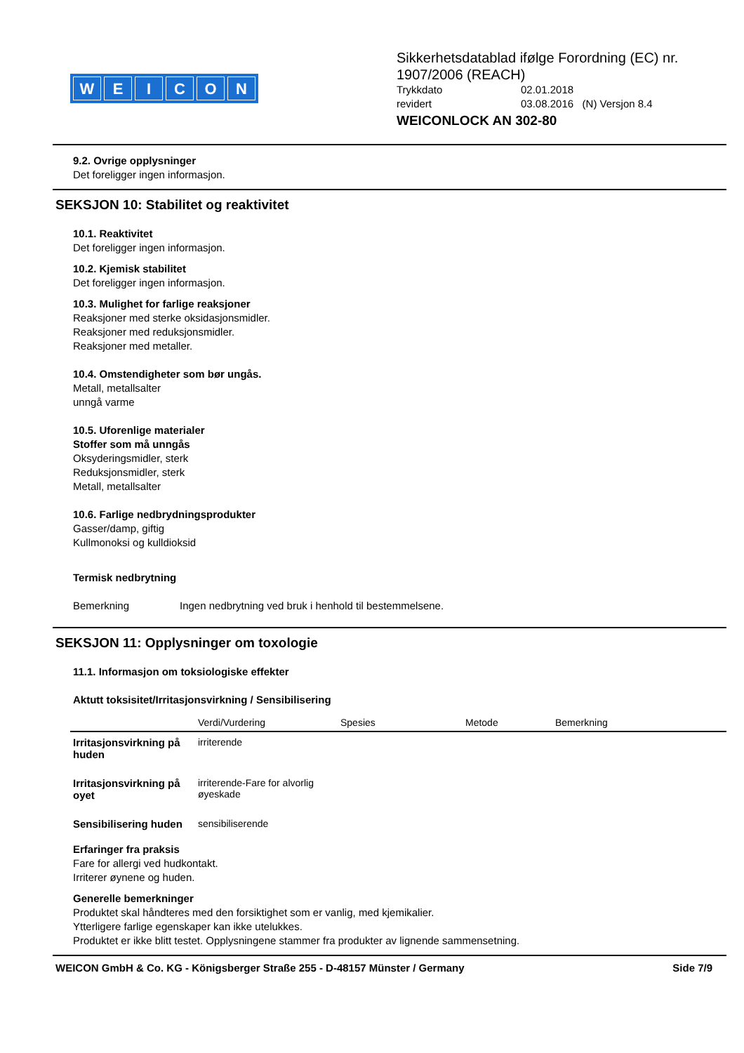WEICON
Sikkerhetsdatablad ifølge Forordning (EC) nr. 1907/2006 (REACH)
| Trykkdato | 02.01.2018 |
| revidert | 03.08.2016 (N) Versjon 8.4 |
WEICONLOCK AN 302-80
9.2. Ovrige opplysninger
Det foreligger ingen informasjon.
SEKSJON 10: Stabilitet og reaktivitet
10.1. Reaktivitet
Det foreligger ingen informasjon.
10.2. Kjemisk stabilitet
Det foreligger ingen informasjon.
10.3. Mulighet for farlige reaksjoner
Reaksjoner med sterke oksidasjonsmidler.
Reaksjoner med reduksjonsmidler.
Reaksjoner med metaller.
10.4. Omstendigheter som bør ungås.
Metall, metallsalter
unngå varme
10.5. Uforenlige materialer
Stoffer som må unngås
Oksyderingsmidler, sterk
Reduksjonsmidler, sterk
Metall, metallsalter
10.6. Farlige nedbrydningsprodukter
Gasser/damp, giftig
Kullmonoksi og kulldioksid
Termisk nedbrytning
Bemerkning Ingen nedbrytning ved bruk i henhold til bestemmelsene.
SEKSJON 11: Opplysninger om toxologie
11.1. Informasjon om toksiologiske effekter
Aktutt toksisitet/Irritasjonsvirkning / Sensibilisering
| | Verdi/Vurdering | Spesies | Metode | Bemerkning |
| --- | --- | --- | --- | --- |
| Irritasjonsvirkning på huden | irriterende | | | |
| Irritasjonsvirkning på oyet | irriterende-Fare for alvorlig øyeskade | | | |
| Sensibilisering huden | sensibiliserende | | | |
Erfaringer fra praksis
Fare for allergi ved hudkontakt.
Irriterer øynene og huden.
Generelle bemerkninger
Produktet skal håndteres med den forsiktighet som er vanlig, med kjemikalier.
Ytterligere farlige egenskaper kan ikke utelukkes.
Produktet er ikke blitt testet. Opplysningene stammer fra produkter av lignende sammensetning.
WEICON GmbH & Co. KG - Königsberger Straße 255 - D-48157 Münster / Germany Side 7/9